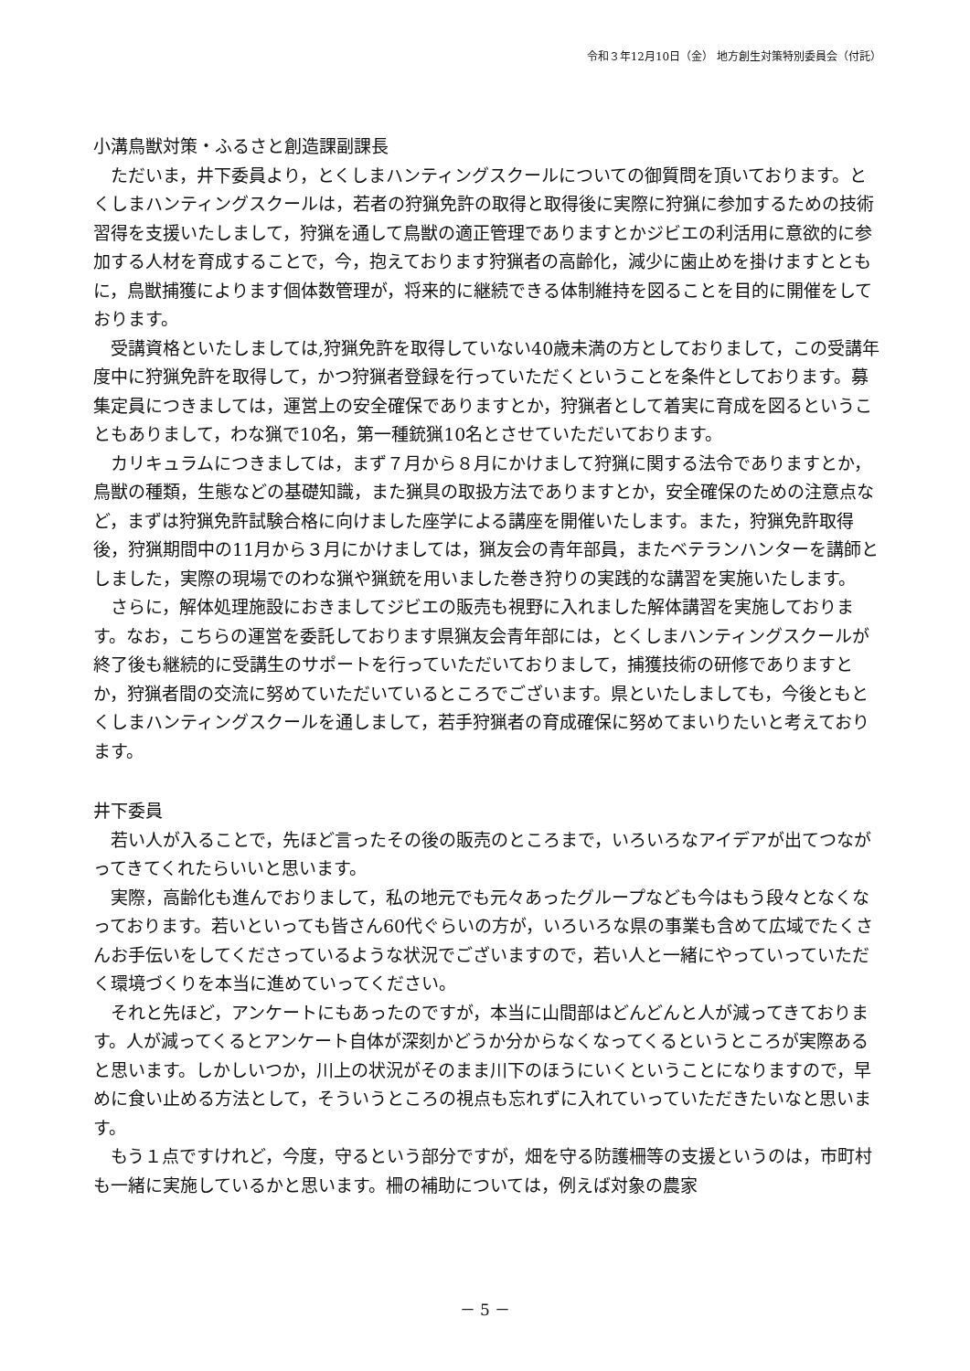令和３年12月10日（金） 地方創生対策特別委員会（付託）
小溝鳥獣対策・ふるさと創造課副課長
ただいま，井下委員より，とくしまハンティングスクールについての御質問を頂いております。とくしまハンティングスクールは，若者の狩猟免許の取得と取得後に実際に狩猟に参加するための技術習得を支援いたしまして，狩猟を通して鳥獣の適正管理でありますとかジビエの利活用に意欲的に参加する人材を育成することで，今，抱えております狩猟者の高齢化，減少に歯止めを掛けますとともに，鳥獣捕獲によります個体数管理が，将来的に継続できる体制維持を図ることを目的に開催をしております。
受講資格といたしましては,狩猟免許を取得していない40歳未満の方としておりまして，この受講年度中に狩猟免許を取得して，かつ狩猟者登録を行っていただくということを条件としております。募集定員につきましては，運営上の安全確保でありますとか，狩猟者として着実に育成を図るということもありまして，わな猟で10名，第一種銃猟10名とさせていただいております。
カリキュラムにつきましては，まず７月から８月にかけまして狩猟に関する法令でありますとか，鳥獣の種類，生態などの基礎知識，また猟具の取扱方法でありますとか，安全確保のための注意点など，まずは狩猟免許試験合格に向けました座学による講座を開催いたします。また，狩猟免許取得後，狩猟期間中の11月から３月にかけましては，猟友会の青年部員，またベテランハンターを講師としました，実際の現場でのわな猟や猟銃を用いました巻き狩りの実践的な講習を実施いたします。
さらに，解体処理施設におきましてジビエの販売も視野に入れました解体講習を実施しております。なお，こちらの運営を委託しております県猟友会青年部には，とくしまハンティングスクールが終了後も継続的に受講生のサポートを行っていただいておりまして，捕獲技術の研修でありますとか，狩猟者間の交流に努めていただいているところでございます。県といたしましても，今後ともとくしまハンティングスクールを通しまして，若手狩猟者の育成確保に努めてまいりたいと考えております。
井下委員
若い人が入ることで，先ほど言ったその後の販売のところまで，いろいろなアイデアが出てつながってきてくれたらいいと思います。
実際，高齢化も進んでおりまして，私の地元でも元々あったグループなども今はもう段々となくなっております。若いといっても皆さん60代ぐらいの方が，いろいろな県の事業も含めて広域でたくさんお手伝いをしてくださっているような状況でございますので，若い人と一緒にやっていっていただく環境づくりを本当に進めていってください。
それと先ほど，アンケートにもあったのですが，本当に山間部はどんどんと人が減ってきております。人が減ってくるとアンケート自体が深刻かどうか分からなくなってくるというところが実際あると思います。しかしいつか，川上の状況がそのまま川下のほうにいくということになりますので，早めに食い止める方法として，そういうところの視点も忘れずに入れていっていただきたいなと思います。
もう１点ですけれど，今度，守るという部分ですが，畑を守る防護柵等の支援というのは，市町村も一緒に実施しているかと思います。柵の補助については，例えば対象の農家
－ 5 －